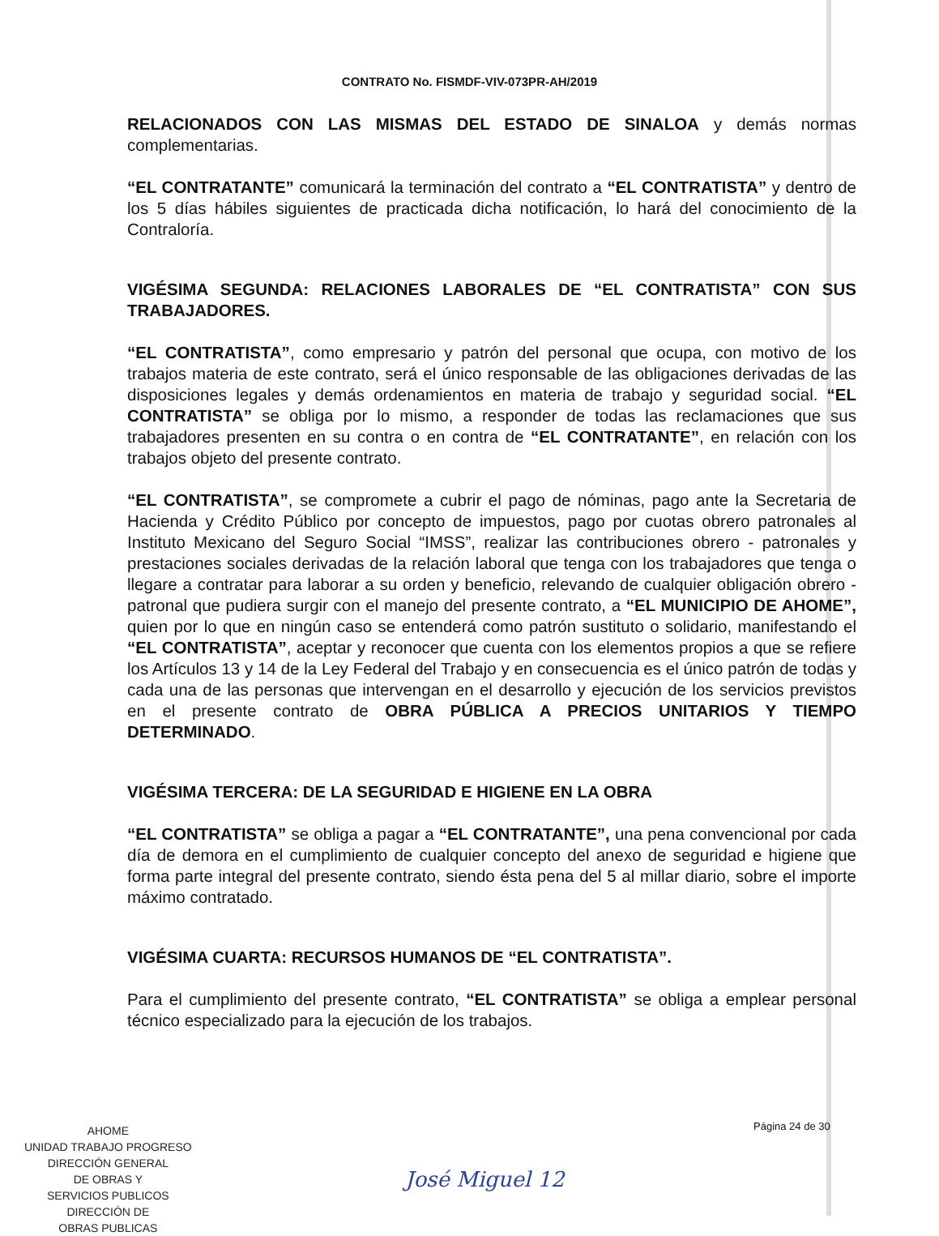CONTRATO No. FISMDF-VIV-073PR-AH/2019
RELACIONADOS CON LAS MISMAS DEL ESTADO DE SINALOA y demás normas complementarias.
“EL CONTRATANTE” comunicará la terminación del contrato a “EL CONTRATISTA” y dentro de los 5 días hábiles siguientes de practicada dicha notificación, lo hará del conocimiento de la Contraloría.
VIGÉSIMA SEGUNDA: RELACIONES LABORALES DE “EL CONTRATISTA” CON SUS TRABAJADORES.
“EL CONTRATISTA”, como empresario y patrón del personal que ocupa, con motivo de los trabajos materia de este contrato, será el único responsable de las obligaciones derivadas de las disposiciones legales y demás ordenamientos en materia de trabajo y seguridad social. “EL CONTRATISTA” se obliga por lo mismo, a responder de todas las reclamaciones que sus trabajadores presenten en su contra o en contra de “EL CONTRATANTE”, en relación con los trabajos objeto del presente contrato.
“EL CONTRATISTA”, se compromete a cubrir el pago de nóminas, pago ante la Secretaria de Hacienda y Crédito Público por concepto de impuestos, pago por cuotas obrero patronales al Instituto Mexicano del Seguro Social “IMSS”, realizar las contribuciones obrero - patronales y prestaciones sociales derivadas de la relación laboral que tenga con los trabajadores que tenga o llegare a contratar para laborar a su orden y beneficio, relevando de cualquier obligación obrero - patronal que pudiera surgir con el manejo del presente contrato, a “EL MUNICIPIO DE AHOME”, quien por lo que en ningún caso se entenderá como patrón sustituto o solidario, manifestando el “EL CONTRATISTA”, aceptar y reconocer que cuenta con los elementos propios a que se refiere los Artículos 13 y 14 de la Ley Federal del Trabajo y en consecuencia es el único patrón de todas y cada una de las personas que intervengan en el desarrollo y ejecución de los servicios previstos en el presente contrato de OBRA PÚBLICA A PRECIOS UNITARIOS Y TIEMPO DETERMINADO.
VIGÉSIMA TERCERA: DE LA SEGURIDAD E HIGIENE EN LA OBRA
“EL CONTRATISTA” se obliga a pagar a “EL CONTRATANTE”, una pena convencional por cada día de demora en el cumplimiento de cualquier concepto del anexo de seguridad e higiene que forma parte integral del presente contrato, siendo ésta pena del 5 al millar diario, sobre el importe máximo contratado.
VIGÉSIMA CUARTA: RECURSOS HUMANOS DE “EL CONTRATISTA”.
Para el cumplimiento del presente contrato, “EL CONTRATISTA” se obliga a emplear personal técnico especializado para la ejecución de los trabajos.
AHOME
UNIDAD TRABAJO PROGRESO
DIRECCIÓN GENERAL
DE OBRAS Y
SERVICIOS PUBLICOS
DIRECCIÓN DE
OBRAS PUBLICAS
Página 24 de 30
José Miguel 12